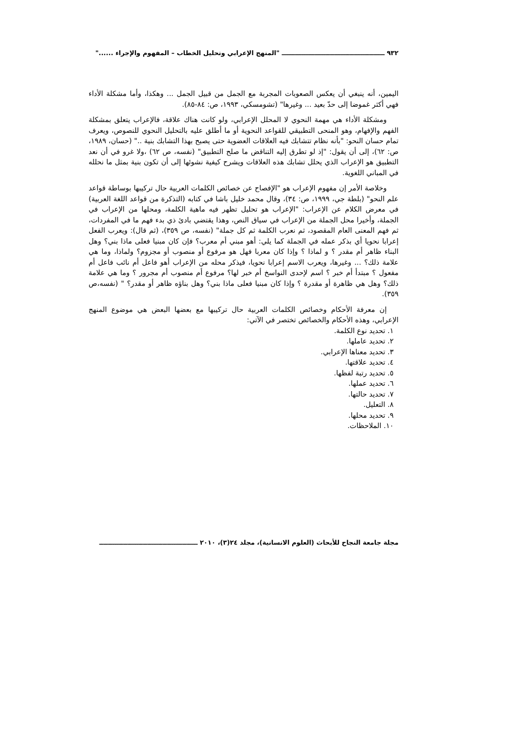٩٣٢ ـــــــــــــــــــــــــــــــــــــــــــــــ "المنهج الإعرابي وتحليل الخطاب – المفهوم والإجراء ......"
اليمين، أنه ينبغي أن يعكس الصعوبات المجربة مع الجمل من قبيل الجمل ... وهكذا، وأما مشكلة الأداء فهي أكثر غموضا إلى حدّ بعيد ... وغيرها" (تشومسكي، ١٩٩٣، ص: ٨٤-٨٥).
ومشكلة الأداء هي مهمة النحوي لا المحلل الإعرابي، ولو كانت هناك علاقة، فالإعراب يتعلق بمشكلة الفهم والإفهام، وهو المنحى التطبيقي للقواعد النحوية أو ما أطلق عليه بالتحليل النحوي للنصوص، ويعرف تمام حسان النحو: "بأنه نظام تتشابك فيه العلاقات العضوية حتى يصبح بهذا التشابك بنية .." (حسان، ١٩٨٩، ص: ٦٢)، إلى أن يقول: "إذ لو تطرق إليه التناقض ما صلح التطبيق" (نفسه، ص ٦٢) ،ولا غرو في أن نعد التطبيق هو الإعراب الذي يحلل تشابك هذه العلاقات ويشرح كيفية نشوئها إلى أن تكون بنية بمثل ما نحلله في المباني اللغوية.
وخلاصة الأمر إن مفهوم الإعراب هو "الإفصاح عن خصائص الكلمات العربية حال تركيبها بوساطة قواعد علم النحو" (بلطة جي، ١٩٩٩، ص: ٣٤)، وقال محمد خليل باشا في كتابه (التذكرة من قواعد اللغة العربية) في معرض الكلام عن الإعراب: "الإعراب هو تحليل تظهر فيه ماهية الكلمة، ومحلها من الإعراب في الجملة، وأخيرا محل الجملة من الإعراب في سياق النص، وهذا يقتضي بادئ ذي بدء فهم ما في المفردات، ثم فهم المعنى العام المقصود، ثم نعرب الكلمة ثم كل جملة" (نفسه، ص ٣٥٩)، (ثم قال): ويعرب الفعل إعرابا نحويا أي بذكر عمله في الجملة كما يلي: أهو مبني أم معرب؟ فإن كان مبنيا فعلى ماذا بني؟ وهل البناء ظاهر أم مقدر ؟ و لماذا ؟ وإذا كان معربا فهل هو مرفوع أو منصوب أو مجزوم؟ ولماذا، وما هي علامة ذلك؟ ... وغيرها، ويعرب الاسم إعرابا نحويا، فيذكر محله من الإعراب أهو فاعل أم نائب فاعل أم مفعول ؟ مبتدأ أم خبر ؟ اسم لإحدى النواسخ أم خبر لها؟ مرفوع أم منصوب أم مجرور ؟ وما هي علامة ذلك؟ وهل هي ظاهرة أو مقدرة ؟ وإذا كان مبنيا فعلى ماذا بني؟ وهل بناؤه ظاهر أو مقدر؟ " (نفسه،ص ٣٥٩).
إن معرفة الأحكام وخصائص الكلمات العربية حال تركيبها مع بعضها البعض هي موضوع المنهج الإعرابي، وهذه الأحكام والخصائص تختصر في الآتي:
١. تحديد نوع الكلمة.
٢. تحديد عاملها.
٣. تحديد معناها الإعرابي.
٤. تحديد علاقتها.
٥. تحديد رتبة لفظها.
٦. تحديد عملها.
٧. تحديد حالتها.
٨. التعليل.
٩. تحديد محلها.
١٠. الملاحظات.
مجلة جامعة النجاح للأبحاث (العلوم الانسانية)، مجلد ٢٤(٣)، ٢٠١٠ ـــــــــــــــــــــــــــــــــــــــــــــ